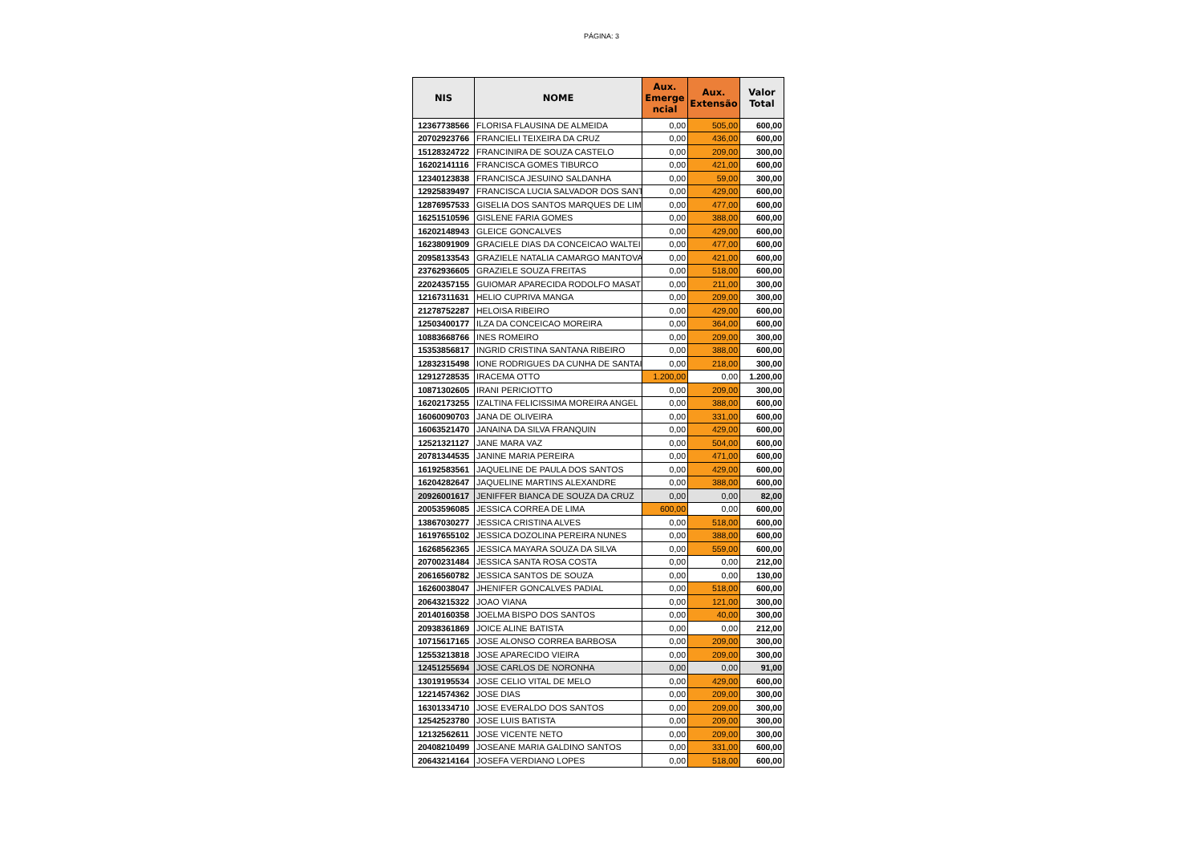PÁGINA: 3
| NIS | NOME | Aux. Emerge ncial | Aux. Extensão | Valor Total |
| --- | --- | --- | --- | --- |
| 12367738566 | FLORISA FLAUSINA DE ALMEIDA | 0,00 | 505,00 | 600,00 |
| 20702923766 | FRANCIELI TEIXEIRA DA CRUZ | 0,00 | 436,00 | 600,00 |
| 15128324722 | FRANCINIRA DE SOUZA CASTELO | 0,00 | 209,00 | 300,00 |
| 16202141116 | FRANCISCA GOMES TIBURCO | 0,00 | 421,00 | 600,00 |
| 12340123838 | FRANCISCA JESUINO SALDANHA | 0,00 | 59,00 | 300,00 |
| 12925839497 | FRANCISCA LUCIA SALVADOR DOS SANT | 0,00 | 429,00 | 600,00 |
| 12876957533 | GISELIA DOS SANTOS MARQUES DE LIM | 0,00 | 477,00 | 600,00 |
| 16251510596 | GISLENE FARIA GOMES | 0,00 | 388,00 | 600,00 |
| 16202148943 | GLEICE GONCALVES | 0,00 | 429,00 | 600,00 |
| 16238091909 | GRACIELE DIAS DA CONCEICAO WALTEI | 0,00 | 477,00 | 600,00 |
| 20958133543 | GRAZIELE NATALIA CAMARGO MANTOVA | 0,00 | 421,00 | 600,00 |
| 23762936605 | GRAZIELE SOUZA FREITAS | 0,00 | 518,00 | 600,00 |
| 22024357155 | GUIOMAR APARECIDA RODOLFO MASAT | 0,00 | 211,00 | 300,00 |
| 12167311631 | HELIO CUPRIVA MANGA | 0,00 | 209,00 | 300,00 |
| 21278752287 | HELOISA RIBEIRO | 0,00 | 429,00 | 600,00 |
| 12503400177 | ILZA DA CONCEICAO MOREIRA | 0,00 | 364,00 | 600,00 |
| 10883668766 | INES ROMEIRO | 0,00 | 209,00 | 300,00 |
| 15353856817 | INGRID CRISTINA SANTANA RIBEIRO | 0,00 | 388,00 | 600,00 |
| 12832315498 | IONE RODRIGUES DA CUNHA DE SANTAI | 0,00 | 218,00 | 300,00 |
| 12912728535 | IRACEMA OTTO | 1.200,00 | 0,00 | 1.200,00 |
| 10871302605 | IRANI PERICIOTTO | 0,00 | 209,00 | 300,00 |
| 16202173255 | IZALTINA FELICISSIMA MOREIRA ANGEL | 0,00 | 388,00 | 600,00 |
| 16060090703 | JANA DE OLIVEIRA | 0,00 | 331,00 | 600,00 |
| 16063521470 | JANAINA DA SILVA FRANQUIN | 0,00 | 429,00 | 600,00 |
| 12521321127 | JANE MARA VAZ | 0,00 | 504,00 | 600,00 |
| 20781344535 | JANINE MARIA PEREIRA | 0,00 | 471,00 | 600,00 |
| 16192583561 | JAQUELINE DE PAULA DOS SANTOS | 0,00 | 429,00 | 600,00 |
| 16204282647 | JAQUELINE MARTINS ALEXANDRE | 0,00 | 388,00 | 600,00 |
| 20926001617 | JENIFFER BIANCA DE SOUZA DA CRUZ | 0,00 | 0,00 | 82,00 |
| 20053596085 | JESSICA CORREA DE LIMA | 600,00 | 0,00 | 600,00 |
| 13867030277 | JESSICA CRISTINA ALVES | 0,00 | 518,00 | 600,00 |
| 16197655102 | JESSICA DOZOLINA PEREIRA NUNES | 0,00 | 388,00 | 600,00 |
| 16268562365 | JESSICA MAYARA SOUZA DA SILVA | 0,00 | 559,00 | 600,00 |
| 20700231484 | JESSICA SANTA ROSA COSTA | 0,00 | 0,00 | 212,00 |
| 20616560782 | JESSICA SANTOS DE SOUZA | 0,00 | 0,00 | 130,00 |
| 16260038047 | JHENIFER GONCALVES PADIAL | 0,00 | 518,00 | 600,00 |
| 20643215322 | JOAO VIANA | 0,00 | 121,00 | 300,00 |
| 20140160358 | JOELMA BISPO DOS SANTOS | 0,00 | 40,00 | 300,00 |
| 20938361869 | JOICE ALINE BATISTA | 0,00 | 0,00 | 212,00 |
| 10715617165 | JOSE ALONSO CORREA BARBOSA | 0,00 | 209,00 | 300,00 |
| 12553213818 | JOSE APARECIDO VIEIRA | 0,00 | 209,00 | 300,00 |
| 12451255694 | JOSE CARLOS DE NORONHA | 0,00 | 0,00 | 91,00 |
| 13019195534 | JOSE CELIO VITAL DE MELO | 0,00 | 429,00 | 600,00 |
| 12214574362 | JOSE DIAS | 0,00 | 209,00 | 300,00 |
| 16301334710 | JOSE EVERALDO DOS SANTOS | 0,00 | 209,00 | 300,00 |
| 12542523780 | JOSE LUIS BATISTA | 0,00 | 209,00 | 300,00 |
| 12132562611 | JOSE VICENTE NETO | 0,00 | 209,00 | 300,00 |
| 20408210499 | JOSEANE MARIA GALDINO SANTOS | 0,00 | 331,00 | 600,00 |
| 20643214164 | JOSEFA VERDIANO LOPES | 0,00 | 518,00 | 600,00 |